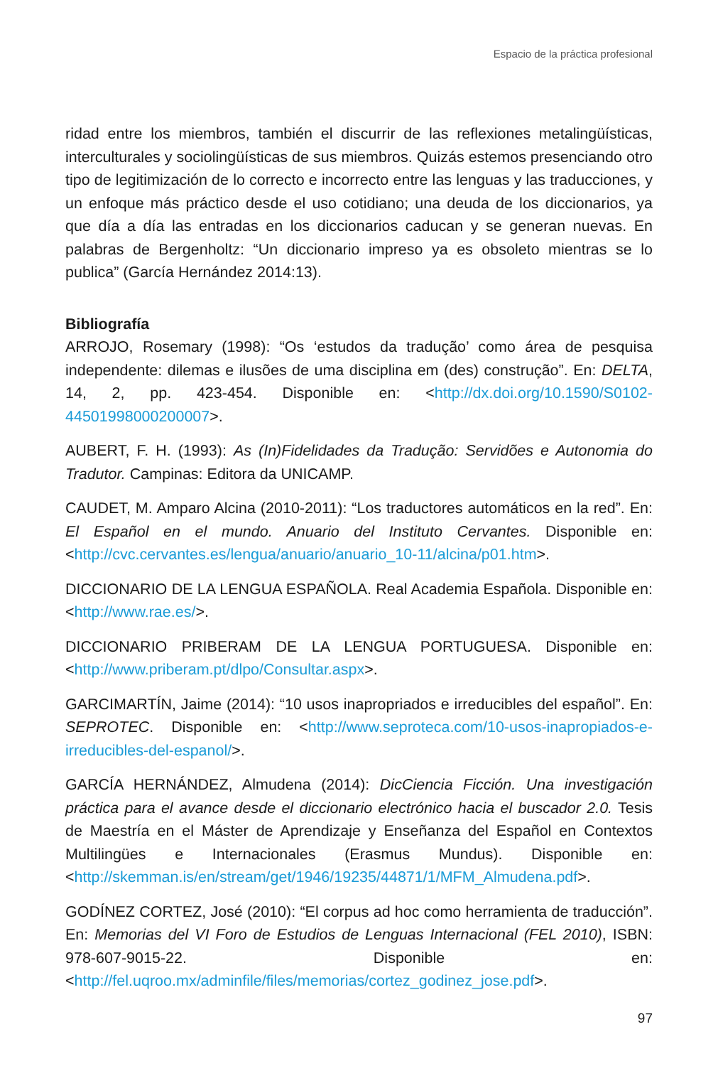Espacio de la práctica profesional
ridad entre los miembros, también el discurrir de las reflexiones metalingüísticas, interculturales y sociolingüísticas de sus miembros. Quizás estemos presenciando otro tipo de legitimización de lo correcto e incorrecto entre las lenguas y las traducciones, y un enfoque más práctico desde el uso cotidiano; una deuda de los diccionarios, ya que día a día las entradas en los diccionarios caducan y se generan nuevas. En palabras de Bergenholtz: “Un diccionario impreso ya es obsoleto mientras se lo publica” (García Hernández 2014:13).
Bibliografía
ARROJO, Rosemary (1998): “Os ‘estudos da tradução’ como área de pesquisa independente: dilemas e ilusões de uma disciplina em (des) construção”. En: DELTA, 14, 2, pp. 423-454. Disponible en: <http://dx.doi.org/10.1590/S0102-44501998000200007>.
AUBERT, F. H. (1993): As (In)Fidelidades da Tradução: Servidões e Autonomia do Tradutor. Campinas: Editora da UNICAMP.
CAUDET, M. Amparo Alcina (2010-2011): “Los traductores automáticos en la red”. En: El Español en el mundo. Anuario del Instituto Cervantes. Disponible en: <http://cvc.cervantes.es/lengua/anuario/anuario_10-11/alcina/p01.htm>.
DICCIONARIO DE LA LENGUA ESPAÑOLA. Real Academia Española. Disponible en: <http://www.rae.es/>.
DICCIONARIO PRIBERAM DE LA LENGUA PORTUGUESA. Disponible en: <http://www.priberam.pt/dlpo/Consultar.aspx>.
GARCIMARTÍN, Jaime (2014): “10 usos inapropriados e irreducibles del español”. En: SEPROTEC. Disponible en: <http://www.seproteca.com/10-usos-inapropiados-e-irreducibles-del-espanol/>.
GARCÍA HERNÁNDEZ, Almudena (2014): DicCiencia Ficción. Una investigación práctica para el avance desde el diccionario electrónico hacia el buscador 2.0. Tesis de Maestría en el Máster de Aprendizaje y Enseñanza del Español en Contextos Multilingües e Internacionales (Erasmus Mundus). Disponible en: <http://skemman.is/en/stream/get/1946/19235/44871/1/MFM_Almudena.pdf>.
GODÍNEZ CORTEZ, José (2010): “El corpus ad hoc como herramienta de traducción”. En: Memorias del VI Foro de Estudios de Lenguas Internacional (FEL 2010), ISBN: 978-607-9015-22. Disponible en: <http://fel.uqroo.mx/adminfile/files/memorias/cortez_godinez_jose.pdf>.
97